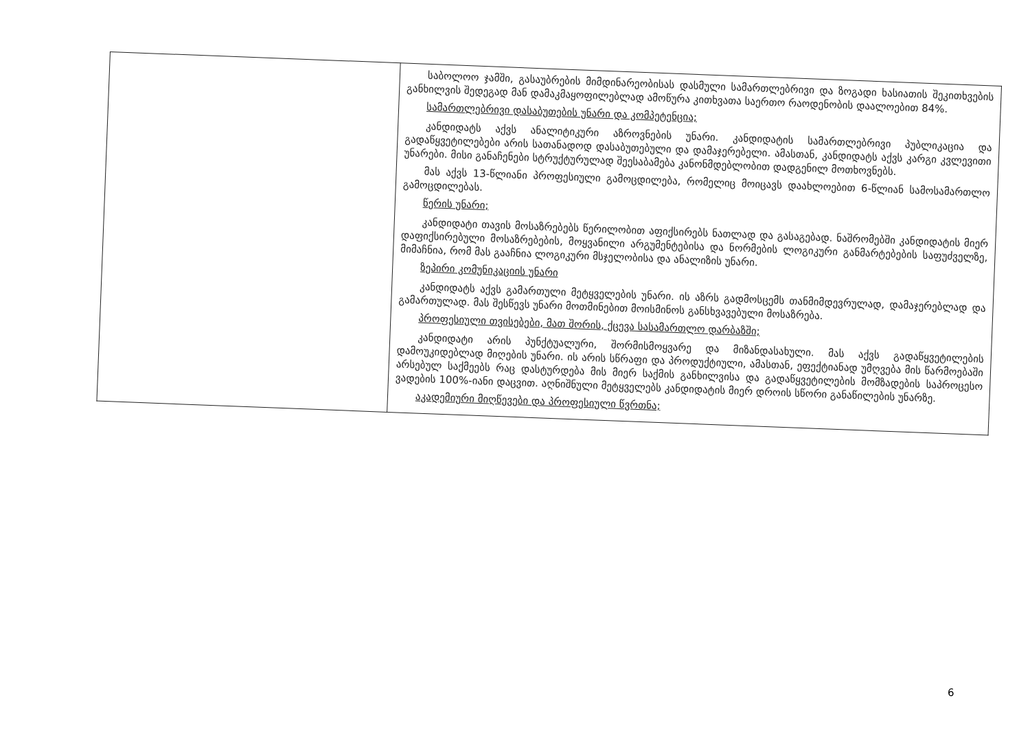| | საბოლოო ჯამში, გასაუბრების მიმდინარეობისას დასმული სამართლებრივი და ზოგადი ხასიათის შეკითხვების განხილვის შედეგად მან დამაკმაყოფილებლად ამოწურა კითხვათა საერთო რაოდენობის დაალოებით 84%. სამართლებრივი დასაბუთების უნარი და კომპეტენცია; კანდიდატს აქვს ანალიტიკური აზროვნების უნარი. კანდიდატის სამართლებრივი პუბლიკაცია და გადაწყვეტილებები არის სათანადოდ დასაბუთებული და დამაჯერებელი. ამასთან, კანდიდატს აქვს კარგი კვლევითი უნარები. მისი განაჩენები სტრუქტურულად შეესაბამება კანონმდებლობით დადგენილ მოთხოვნებს. მას აქვს 13-წლიანი პროფესიული გამოცდილება, რომელიც მოიცავს დაახლოებით 6-წლიან სამოსამართლო გამოცდილებას. წერის უნარი; კანდიდატი თავის მოსაზრებებს წერილობით აფიქსირებს ნათლად და გასაგებად. ნაშრომებში კანდიდატის მიერ დაფიქსირებული მოსაზრებების, მოყვანილი არგუმენტებისა და ნორმების ლოგიკური განმარტებების საფუძველზე, მიმაჩნია, რომ მას გააჩნია ლოგიკური მსჯელობისა და ანალიზის უნარი. ზეპირი კომუნიკაციის უნარი კანდიდატს აქვს გამართული მეტყველების უნარი. ის აზრს გადმოსცემს თანმიმდევრულად, დამაჯერებლად და გამართულად. მას შესწევს უნარი მოთმინებით მოისმინოს განსხვავებული მოსაზრება. პროფესიული თვისებები, მათ შორის, ქცევა სასამართლო დარბაზში; კანდიდატი არის პუნქტუალური, შორმისმოყვარე და მიზანდასახული. მას აქვს გადაწყვეტილების დამოუკიდებლად მიღების უნარი. ის არის სწრაფი და პროდუქტიული, ამასთან, ეფექტიანად უმღვება მის წარმოებაში არსებულ საქმეებს რაც დასტურდება მის მიერ საქმის განხილვისა და გადაწყვეტილების მომზადების საპროცესო ვადების 100%-იანი დაცვით. აღნიშნული მეტყველებს კანდიდატის მიერ დროის სწორი განაწილების უნარზე. აკადემიური მიღწევები და პროფესიული წვრთნა; |
6